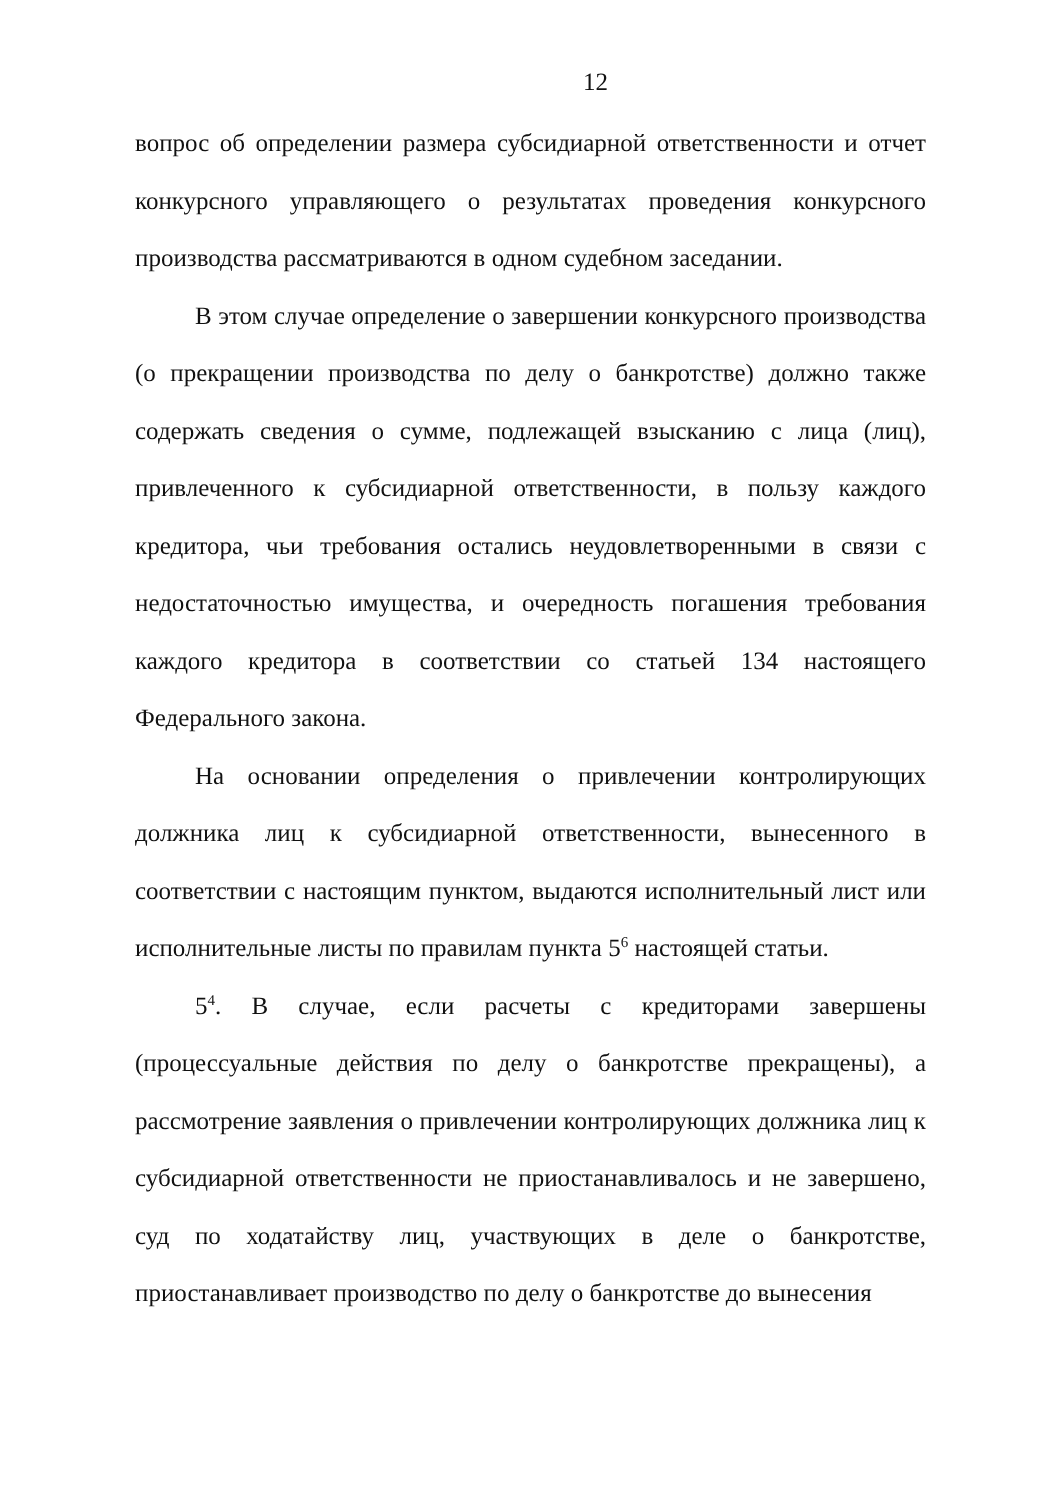12
вопрос об определении размера субсидиарной ответственности и отчет конкурсного управляющего о результатах проведения конкурсного производства рассматриваются в одном судебном заседании.
В этом случае определение о завершении конкурсного производства (о прекращении производства по делу о банкротстве) должно также содержать сведения о сумме, подлежащей взысканию с лица (лиц), привлеченного к субсидиарной ответственности, в пользу каждого кредитора, чьи требования остались неудовлетворенными в связи с недостаточностью имущества, и очередность погашения требования каждого кредитора в соответствии со статьей 134 настоящего Федерального закона.
На основании определения о привлечении контролирующих должника лиц к субсидиарной ответственности, вынесенного в соответствии с настоящим пунктом, выдаются исполнительный лист или исполнительные листы по правилам пункта 5<sup>6</sup> настоящей статьи.
5<sup>4</sup>. В случае, если расчеты с кредиторами завершены (процессуальные действия по делу о банкротстве прекращены), а рассмотрение заявления о привлечении контролирующих должника лиц к субсидиарной ответственности не приостанавливалось и не завершено, суд по ходатайству лиц, участвующих в деле о банкротстве, приостанавливает производство по делу о банкротстве до вынесения